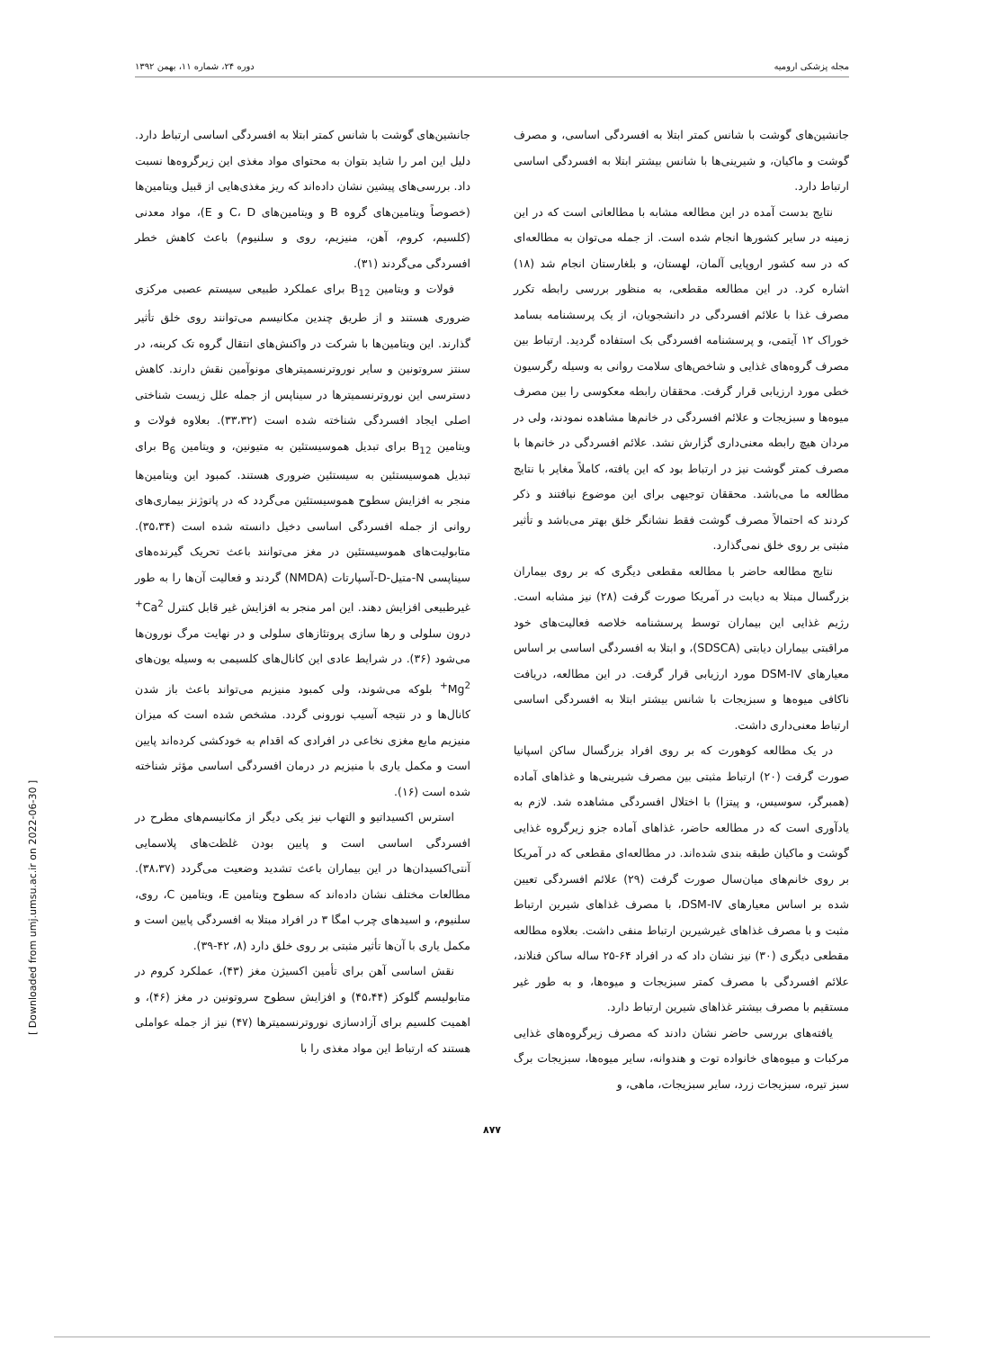مجله پزشکی ارومیه دوره ۲۴، شماره ۱۱، بهمن ۱۳۹۲
جانشین‌های گوشت با شانس کمتر ابتلا به افسردگی اساسی، و مصرف گوشت و ماکیان، و شیرینی‌ها با شانس بیشتر ابتلا به افسردگی اساسی ارتباط دارد.
نتایج بدست آمده در این مطالعه مشابه با مطالعاتی است که در این زمینه در سایر کشورها انجام شده است. از جمله می‌توان به مطالعه‌ای که در سه کشور اروپایی آلمان، لهستان، و بلغارستان انجام شد (۱۸) اشاره کرد. در این مطالعه مقطعی، به منظور بررسی رابطه تکرر مصرف غذا با علائم افسردگی در دانشجویان، از یک پرسشنامه بسامد خوراک ۱۲ آیتمی، و پرسشنامه افسردگی بک استفاده گردید. ارتباط بین مصرف گروه‌های غذایی و شاخص‌های سلامت روانی به وسیله رگرسیون خطی مورد ارزیابی قرار گرفت. محققان رابطه معکوسی را بین مصرف میوه‌ها و سبزیجات و علائم افسردگی در خانم‌ها مشاهده نمودند، ولی در مردان هیچ رابطه معنی‌داری گزارش نشد. علائم افسردگی در خانم‌ها با مصرف کمتر گوشت نیز در ارتباط بود که این یافته، کاملاً مغایر با نتایج مطالعه ما می‌باشد. محققان توجیهی برای این موضوع نیافتند و ذکر کردند که احتمالاً مصرف گوشت فقط نشانگر خلق بهتر می‌باشد و تأثیر مثبتی بر روی خلق نمی‌گذارد.
نتایج مطالعه حاضر با مطالعه مقطعی دیگری که بر روی بیماران بزرگسال مبتلا به دیابت در آمریکا صورت گرفت (۲۸) نیز مشابه است. رژیم غذایی این بیماران توسط پرسشنامه خلاصه فعالیت‌های خود مراقبتی بیماران دیابتی (SDSCA)، و ابتلا به افسردگی اساسی بر اساس معیارهای DSM-IV مورد ارزیابی قرار گرفت. در این مطالعه، دریافت ناکافی میوه‌ها و سبزیجات با شانس بیشتر ابتلا به افسردگی اساسی ارتباط معنی‌داری داشت.
در یک مطالعه کوهورت که بر روی افراد بزرگسال ساکن اسپانیا صورت گرفت (۲۰) ارتباط مثبتی بین مصرف شیرینی‌ها و غذاهای آماده (همبرگر، سوسیس، و پیتزا) با اختلال افسردگی مشاهده شد. لازم به یادآوری است که در مطالعه حاضر، غذاهای آماده جزو زیرگروه غذایی گوشت و ماکیان طبقه بندی شده‌اند. در مطالعه‌ای مقطعی که در آمریکا بر روی خانم‌های میان‌سال صورت گرفت (۲۹) علائم افسردگی تعیین شده بر اساس معیارهای DSM-IV، با مصرف غذاهای شیرین ارتباط مثبت و با مصرف غذاهای غیرشیرین ارتباط منفی داشت. بعلاوه مطالعه مقطعی دیگری (۳۰) نیز نشان داد که در افراد ۶۴-۲۵ ساله ساکن فنلاند، علائم افسردگی با مصرف کمتر سبزیجات و میوه‌ها، و به طور غیر مستقیم با مصرف بیشتر غذاهای شیرین ارتباط دارد.
یافته‌های بررسی حاضر نشان دادند که مصرف زیرگروه‌های غذایی مرکبات و میوه‌های خانواده توت و هندوانه، سایر میوه‌ها، سبزیجات برگ سبز تیره، سبزیجات زرد، سایر سبزیجات، ماهی، و
جانشین‌های گوشت با شانس کمتر ابتلا به افسردگی اساسی ارتباط دارد. دلیل این امر را شاید بتوان به محتوای مواد مغذی این زیرگروه‌ها نسبت داد. بررسی‌های پیشین نشان داده‌اند که ریز مغذی‌هایی از قبیل ویتامین‌ها (خصوصاً ویتامین‌های گروه B و ویتامین‌های C، D و E)، مواد معدنی (کلسیم، کروم، آهن، منیزیم، روی و سلنیوم) باعث کاهش خطر افسردگی می‌گردند (۳۱).
فولات و ویتامین B<sub>12</sub> برای عملکرد طبیعی سیستم عصبی مرکزی ضروری هستند و از طریق چندین مکانیسم می‌توانند روی خلق تأثیر گذارند. این ویتامین‌ها با شرکت در واکنش‌های انتقال گروه تک کربنه، در سنتز سروتونین و سایر نوروترنسمیترهای مونوآمین نقش دارند. کاهش دسترسی این نوروترنسمیترها در سیناپس از جمله علل زیست شناختی اصلی ایجاد افسردگی شناخته شده است (۳۳،۳۲). بعلاوه فولات و ویتامین B<sub>12</sub> برای تبدیل هموسیستئین به متیونین، و ویتامین B<sub>6</sub> برای تبدیل هموسیستئین به سیستئین ضروری هستند. کمبود این ویتامین‌ها منجر به افزایش سطوح هموسیستئین می‌گردد که در پاتوژنز بیماری‌های روانی از جمله افسردگی اساسی دخیل دانسته شده است (۳۵،۳۴). متابولیت‌های هموسیستئین در مغز می‌توانند باعث تحریک گیرنده‌های سیناپسی N-متیل-D-آسپارتات (NMDA) گردند و فعالیت آن‌ها را به طور غیرطبیعی افزایش دهند. این امر منجر به افزایش غیر قابل کنترل Ca<sup>2+</sup> درون سلولی و رها سازی پروتئازهای سلولی و در نهایت مرگ نورون‌ها می‌شود (۳۶). در شرایط عادی این کانال‌های کلسیمی به وسیله یون‌های Mg<sup>2+</sup> بلوکه می‌شوند، ولی کمبود منیزیم می‌تواند باعث باز شدن کانال‌ها و در نتیجه آسیب نورونی گردد. مشخص شده است که میزان منیزیم مایع مغزی نخاعی در افرادی که اقدام به خودکشی کرده‌اند پایین است و مکمل یاری با منیزیم در درمان افسردگی اساسی مؤثر شناخته شده است (۱۶).
استرس اکسیداتیو و التهاب نیز یکی دیگر از مکانیسم‌های مطرح در افسردگی اساسی است و پایین بودن غلظت‌های پلاسمایی آنتی‌اکسیدان‌ها در این بیماران باعث تشدید وضعیت می‌گردد (۳۸،۳۷). مطالعات مختلف نشان داده‌اند که سطوح ویتامین E، ویتامین C، روی، سلنیوم، و اسیدهای چرب امگا ۳ در افراد مبتلا به افسردگی پایین است و مکمل یاری با آن‌ها تأثیر مثبتی بر روی خلق دارد (۸، ۴۲-۳۹).
نقش اساسی آهن برای تأمین اکسیژن مغز (۴۳)، عملکرد کروم در متابولیسم گلوکز (۴۵،۴۴) و افزایش سطوح سروتونین در مغز (۴۶)، و اهمیت کلسیم برای آزادسازی نوروترنسمیترها (۴۷) نیز از جمله عواملی هستند که ارتباط این مواد مغذی را با
۸۷۷
[ Downloaded from umj.umsu.ac.ir on 2022-06-30 ]